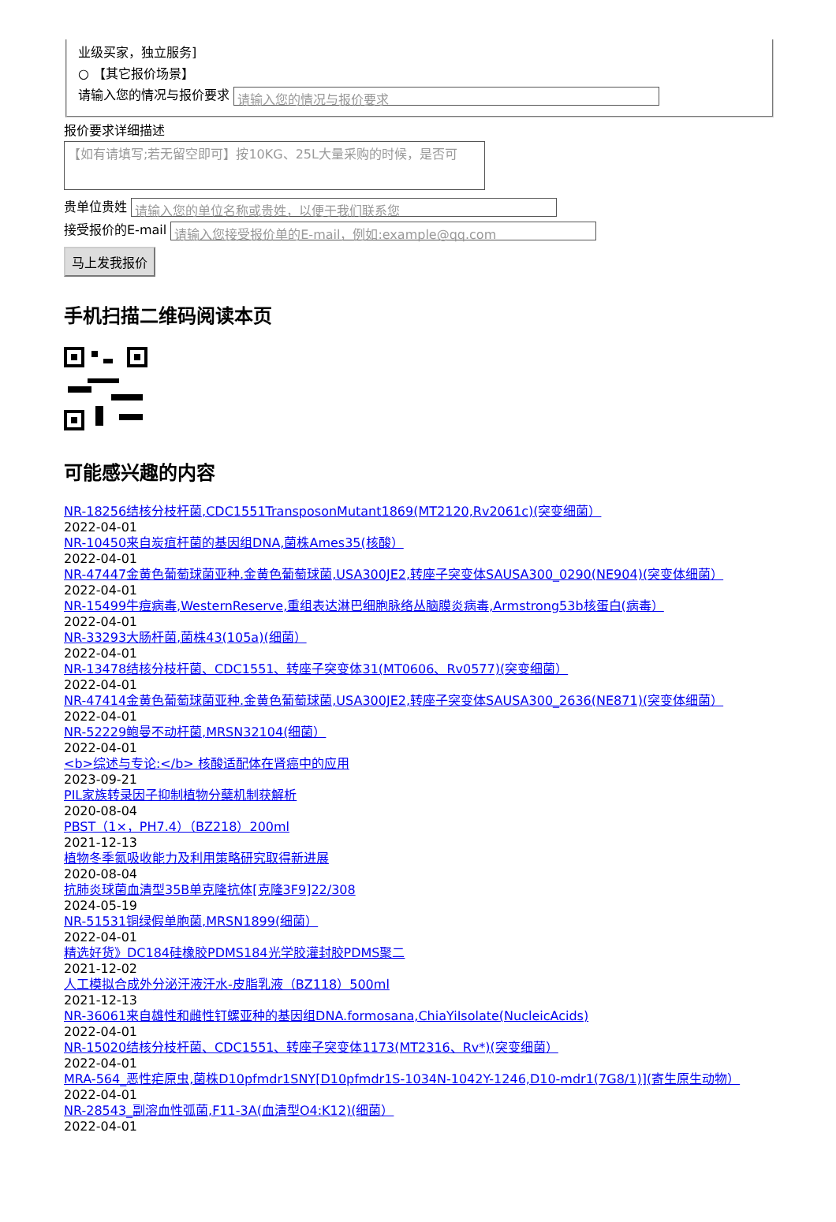业级买家，独立服务]
○ 【其它报价场景】
请输入您的情况与报价要求 请输入您的情况与报价要求
报价要求详细描述
【如有请填写;若无留空即可】按10KG、25L大量采购的时候，是否可
贵单位贵姓 请输入您的单位名称或贵姓，以便于我们联系您
接受报价的E-mail 请输入您接受报价单的E-mail，例如:example@qq.com
马上发我报价
手机扫描二维码阅读本页
可能感兴趣的内容
NR-18256结核分枝杆菌,CDC1551TransposonMutant1869(MT2120,Rv2061c)(突变细菌）
2022-04-01
NR-10450来自炭疽杆菌的基因组DNA,菌株Ames35(核酸）
2022-04-01
NR-47447金黄色葡萄球菌亚种.金黄色葡萄球菌,USA300JE2,转座子突变体SAUSA300_0290(NE904)(突变体细菌）
2022-04-01
NR-15499牛痘病毒,WesternReserve,重组表达淋巴细胞脉络丛脑膜炎病毒,Armstrong53b核蛋白(病毒）
2022-04-01
NR-33293大肠杆菌,菌株43(105a)(细菌）
2022-04-01
NR-13478结核分枝杆菌、CDC1551、转座子突变体31(MT0606、Rv0577)(突变细菌）
2022-04-01
NR-47414金黄色葡萄球菌亚种.金黄色葡萄球菌,USA300JE2,转座子突变体SAUSA300_2636(NE871)(突变体细菌）
2022-04-01
NR-52229鲍曼不动杆菌,MRSN32104(细菌）
2022-04-01
<b>综述与专论:</b> 核酸适配体在肾癌中的应用
2023-09-21
PIL家族转录因子抑制植物分蘖机制获解析
2020-08-04
PBST（1×，PH7.4）（BZ218）200ml
2021-12-13
植物冬季氮吸收能力及利用策略研究取得新进展
2020-08-04
抗肺炎球菌血清型35B单克隆抗体[克隆3F9]22/308
2024-05-19
NR-51531铜绿假单胞菌,MRSN1899(细菌）
2022-04-01
精选好货》DC184硅橡胶PDMS184光学胶灌封胶PDMS聚二
2021-12-02
人工模拟合成外分泌汗液汗水-皮脂乳液（BZ118）500ml
2021-12-13
NR-36061来自雄性和雌性钉螺亚种的基因组DNA.formosana,ChiaYiIsolate(NucleicAcids)
2022-04-01
NR-15020结核分枝杆菌、CDC1551、转座子突变体1173(MT2316、Rv*)(突变细菌）
2022-04-01
MRA-564_恶性疟原虫,菌株D10pfmdr1SNY[D10pfmdr1S-1034N-1042Y-1246,D10-mdr1(7G8/1)](寄生原生动物）
2022-04-01
NR-28543_副溶血性弧菌,F11-3A(血清型O4:K12)(细菌）
2022-04-01